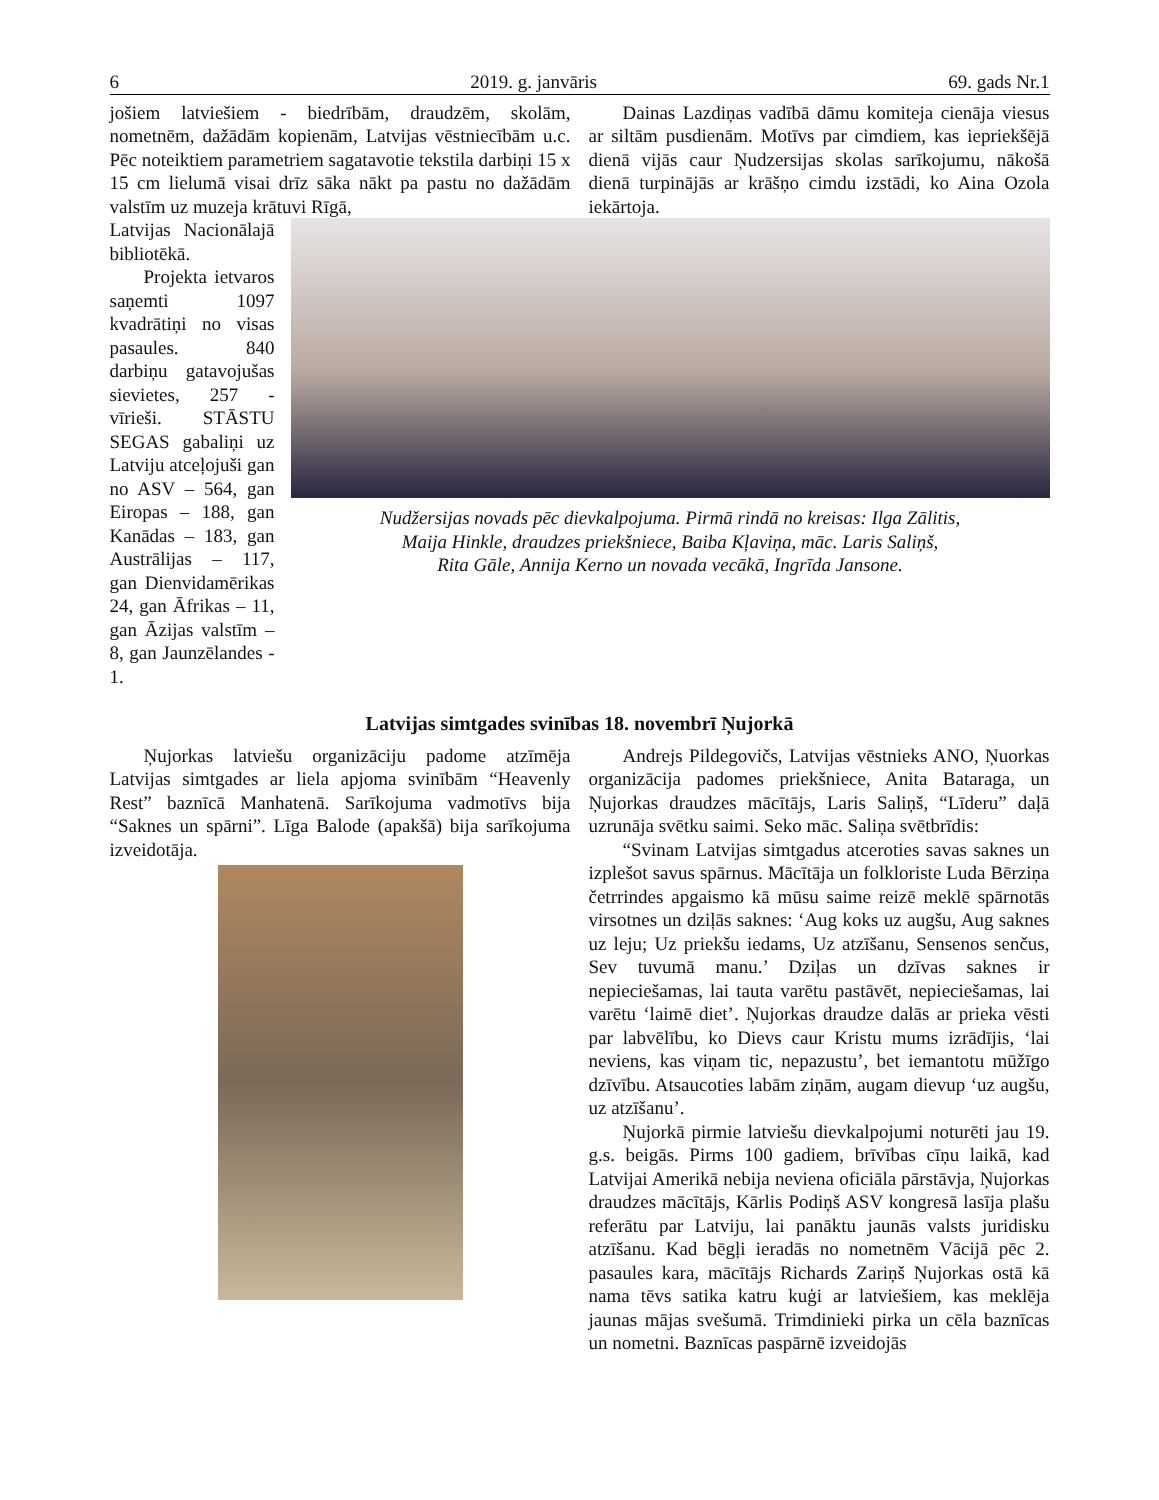6 2019. g. janvāris 69. gads Nr.1
jošiem latviešiem - biedrībām, draudzēm, skolām, nometnēm, dažādām kopienām, Latvijas vēstniecībām u.c. Pēc noteiktiem parametriem sagatavotie tekstila darbiņi 15 x 15 cm lielumā visai drīz sāka nākt pa pastu no dažādām valstīm uz muzeja krātuvi Rīgā,
Dainas Lazdiņas vadībā dāmu komiteja cienāja viesus ar siltām pusdienām. Motīvs par cimdiem, kas iepriekšējā dienā vijās caur Ņudzersijas skolas sarīkojumu, nākošā dienā turpinājās ar krāšņo cimdu izstādi, ko Aina Ozola iekārtoja.
Latvijas Nacionālajā bibliotēkā.
Projekta ietvaros saņemti 1097 kvadrātiņi no visas pasaules. 840 darbiņu gatavojušas sievietes, 257 - vīrieši. STĀSTU SEGAS gabaliņi uz Latviju atceļojuši gan no ASV – 564, gan Eiropas – 188, gan Kanādas – 183, gan Austrālijas – 117, gan Dienvidamērikas 24, gan Āfrikas – 11, gan Āzijas valstīm – 8, gan Jaunzēlandes - 1.
Nudžersijas novads pēc dievkalpojuma. Pirmā rindā no kreisas: Ilga Zālitis,
Maija Hinkle, draudzes priekšniece, Baiba Kļaviņa, māc. Laris Saliņš,
Rita Gāle, Annija Kerno un novada vecākā, Ingrīda Jansone.
Latvijas simtgades svinības 18. novembrī Ņujorkā
Ņujorkas latviešu organizāciju padome atzīmēja Latvijas simtgades ar liela apjoma svinībām “Heavenly Rest” baznīcā Manhatenā. Sarīkojuma vadmotīvs bija “Saknes un spārni”. Līga Balode (apakšā) bija sarīkojuma izveidotāja.
Andrejs Pildegovičs, Latvijas vēstnieks ANO, Ņuorkas organizācija padomes priekšniece, Anita Bataraga, un Ņujorkas draudzes mācītājs, Laris Saliņš, “Līderu” daļā uzrunāja svētku saimi. Seko māc. Saliņa svētbrīdis:
“Svinam Latvijas simtgadus atceroties savas saknes un izplešot savus spārnus. Mācītāja un folkloriste Luda Bērziņa četrrindes apgaismo kā mūsu saime reizē meklē spārnotās virsotnes un dziļās saknes: ‘Aug koks uz augšu, Aug saknes uz leju; Uz priekšu iedams, Uz atzīšanu, Sensenos senčus, Sev tuvumā manu.’ Dziļas un dzīvas saknes ir nepieciešamas, lai tauta varētu pastāvēt, nepieciešamas, lai varētu ‘laimē diet’. Ņujorkas draudze dalās ar prieka vēsti par labvēlību, ko Dievs caur Kristu mums izrādījis, ‘lai neviens, kas viņam tic, nepazustu’, bet iemantotu mūžīgo dzīvību. Atsaucoties labām ziņām, augam dievup ‘uz augšu, uz atzīšanu’.
Ņujorkā pirmie latviešu dievkalpojumi noturēti jau 19. g.s. beigās. Pirms 100 gadiem, brīvības cīņu laikā, kad Latvijai Amerikā nebija neviena oficiāla pārstāvja, Ņujorkas draudzes mācītājs, Kārlis Podiņš ASV kongresā lasīja plašu referātu par Latviju, lai panāktu jaunās valsts juridisku atzīšanu. Kad bēgļi ieradās no nometnēm Vācijā pēc 2. pasaules kara, mācītājs Richards Zariņš Ņujorkas ostā kā nama tēvs satika katru kuģi ar latviešiem, kas meklēja jaunas mājas svešumā. Trimdinieki pirka un cēla baznīcas un nometni. Baznīcas paspārnē izveidojās